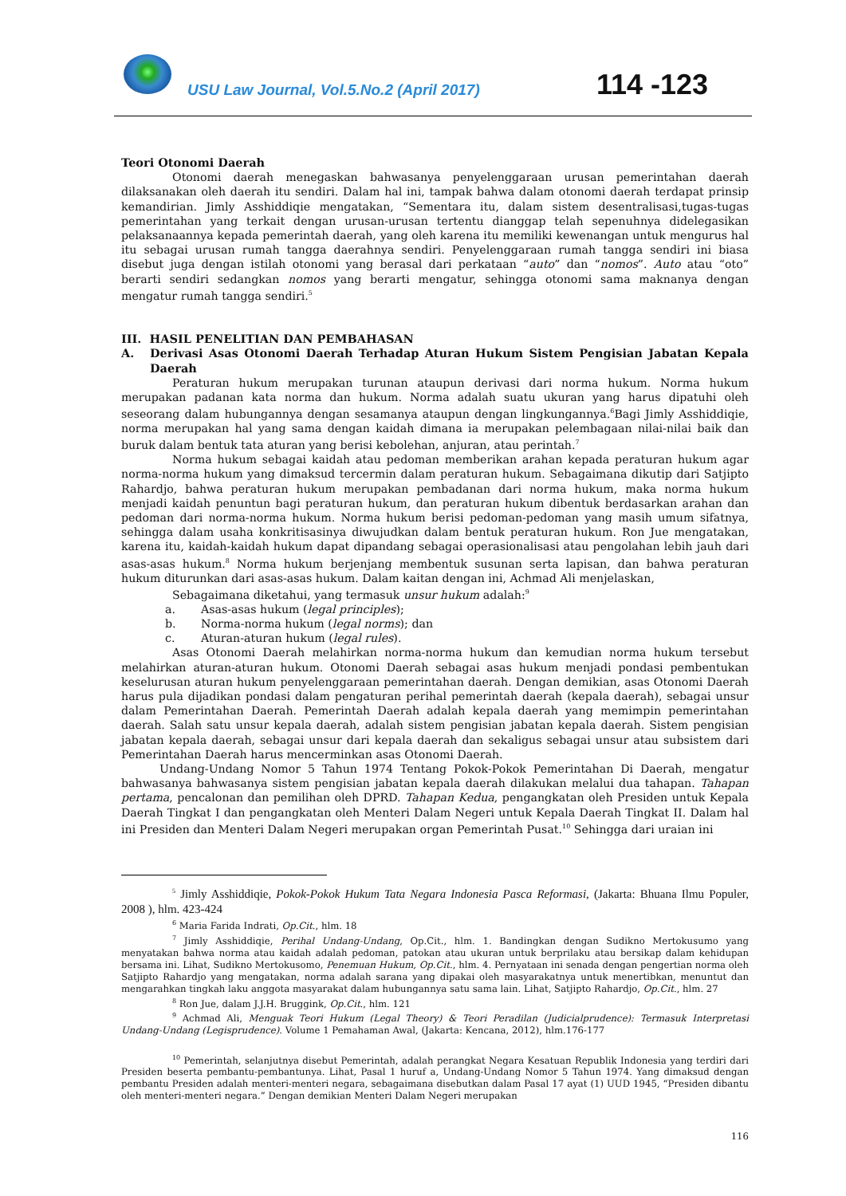USU Law Journal, Vol.5.No.2 (April 2017)
114 -123
Teori Otonomi Daerah
Otonomi daerah menegaskan bahwasanya penyelenggaraan urusan pemerintahan daerah dilaksanakan oleh daerah itu sendiri. Dalam hal ini, tampak bahwa dalam otonomi daerah terdapat prinsip kemandirian. Jimly Asshiddiqie mengatakan, “Sementara itu, dalam sistem desentralisasi,tugas-tugas pemerintahan yang terkait dengan urusan-urusan tertentu dianggap telah sepenuhnya didelegasikan pelaksanaannya kepada pemerintah daerah, yang oleh karena itu memiliki kewenangan untuk mengurus hal itu sebagai urusan rumah tangga daerahnya sendiri. Penyelenggaraan rumah tangga sendiri ini biasa disebut juga dengan istilah otonomi yang berasal dari perkataan “auto” dan “nomos”. Auto atau “oto” berarti sendiri sedangkan nomos yang berarti mengatur, sehingga otonomi sama maknanya dengan mengatur rumah tangga sendiri.<sup>5</sup>
III. HASIL PENELITIAN DAN PEMBAHASAN
A. Derivasi Asas Otonomi Daerah Terhadap Aturan Hukum Sistem Pengisian Jabatan Kepala Daerah
Peraturan hukum merupakan turunan ataupun derivasi dari norma hukum. Norma hukum merupakan padanan kata norma dan hukum. Norma adalah suatu ukuran yang harus dipatuhi oleh seseorang dalam hubungannya dengan sesamanya ataupun dengan lingkungannya.<sup>6</sup>Bagi Jimly Asshiddiqie, norma merupakan hal yang sama dengan kaidah dimana ia merupakan pelembagaan nilai-nilai baik dan buruk dalam bentuk tata aturan yang berisi kebolehan, anjuran, atau perintah.<sup>7</sup>
Norma hukum sebagai kaidah atau pedoman memberikan arahan kepada peraturan hukum agar norma-norma hukum yang dimaksud tercermin dalam peraturan hukum. Sebagaimana dikutip dari Satjipto Rahardjo, bahwa peraturan hukum merupakan pembadanan dari norma hukum, maka norma hukum menjadi kaidah penuntun bagi peraturan hukum, dan peraturan hukum dibentuk berdasarkan arahan dan pedoman dari norma-norma hukum. Norma hukum berisi pedoman-pedoman yang masih umum sifatnya, sehingga dalam usaha konkritisasinya diwujudkan dalam bentuk peraturan hukum. Ron Jue mengatakan, karena itu, kaidah-kaidah hukum dapat dipandang sebagai operasionalisasi atau pengolahan lebih jauh dari asas-asas hukum.<sup>8</sup> Norma hukum berjenjang membentuk susunan serta lapisan, dan bahwa peraturan hukum diturunkan dari asas-asas hukum. Dalam kaitan dengan ini, Achmad Ali menjelaskan,
Sebagaimana diketahui, yang termasuk unsur hukum adalah:<sup>9</sup>
a. Asas-asas hukum (legal principles);
b. Norma-norma hukum (legal norms); dan
c. Aturan-aturan hukum (legal rules).
Asas Otonomi Daerah melahirkan norma-norma hukum dan kemudian norma hukum tersebut melahirkan aturan-aturan hukum. Otonomi Daerah sebagai asas hukum menjadi pondasi pembentukan keselurusan aturan hukum penyelenggaraan pemerintahan daerah. Dengan demikian, asas Otonomi Daerah harus pula dijadikan pondasi dalam pengaturan perihal pemerintah daerah (kepala daerah), sebagai unsur dalam Pemerintahan Daerah. Pemerintah Daerah adalah kepala daerah yang memimpin pemerintahan daerah. Salah satu unsur kepala daerah, adalah sistem pengisian jabatan kepala daerah. Sistem pengisian jabatan kepala daerah, sebagai unsur dari kepala daerah dan sekaligus sebagai unsur atau subsistem dari Pemerintahan Daerah harus mencerminkan asas Otonomi Daerah.
Undang-Undang Nomor 5 Tahun 1974 Tentang Pokok-Pokok Pemerintahan Di Daerah, mengatur bahwasanya bahwasanya sistem pengisian jabatan kepala daerah dilakukan melalui dua tahapan. Tahapan pertama, pencalonan dan pemilihan oleh DPRD. Tahapan Kedua, pengangkatan oleh Presiden untuk Kepala Daerah Tingkat I dan pengangkatan oleh Menteri Dalam Negeri untuk Kepala Daerah Tingkat II. Dalam hal ini Presiden dan Menteri Dalam Negeri merupakan organ Pemerintah Pusat.<sup>10</sup> Sehingga dari uraian ini
<sup>5</sup> Jimly Asshiddiqie, Pokok-Pokok Hukum Tata Negara Indonesia Pasca Reformasi, (Jakarta: Bhuana Ilmu Populer, 2008 ), hlm. 423-424
<sup>6</sup> Maria Farida Indrati, Op.Cit., hlm. 18
<sup>7</sup> Jimly Asshiddiqie, Perihal Undang-Undang, Op.Cit., hlm. 1. Bandingkan dengan Sudikno Mertokusumo yang menyatakan bahwa norma atau kaidah adalah pedoman, patokan atau ukuran untuk berprilaku atau bersikap dalam kehidupan bersama ini. Lihat, Sudikno Mertokusomo, Penemuan Hukum, Op.Cit., hlm. 4. Pernyataan ini senada dengan pengertian norma oleh Satjipto Rahardjo yang mengatakan, norma adalah sarana yang dipakai oleh masyarakatnya untuk menertibkan, menuntut dan mengarahkan tingkah laku anggota masyarakat dalam hubungannya satu sama lain. Lihat, Satjipto Rahardjo, Op.Cit., hlm. 27
<sup>8</sup> Ron Jue, dalam J.J.H. Bruggink, Op.Cit., hlm. 121
<sup>9</sup> Achmad Ali, Menguak Teori Hukum (Legal Theory) & Teori Peradilan (Judicialprudence): Termasuk Interpretasi Undang-Undang (Legisprudence). Volume 1 Pemahaman Awal, (Jakarta: Kencana, 2012), hlm.176-177
<sup>10</sup> Pemerintah, selanjutnya disebut Pemerintah, adalah perangkat Negara Kesatuan Republik Indonesia yang terdiri dari Presiden beserta pembantu-pembantunya. Lihat, Pasal 1 huruf a, Undang-Undang Nomor 5 Tahun 1974. Yang dimaksud dengan pembantu Presiden adalah menteri-menteri negara, sebagaimana disebutkan dalam Pasal 17 ayat (1) UUD 1945, “Presiden dibantu oleh menteri-menteri negara.” Dengan demikian Menteri Dalam Negeri merupakan
116